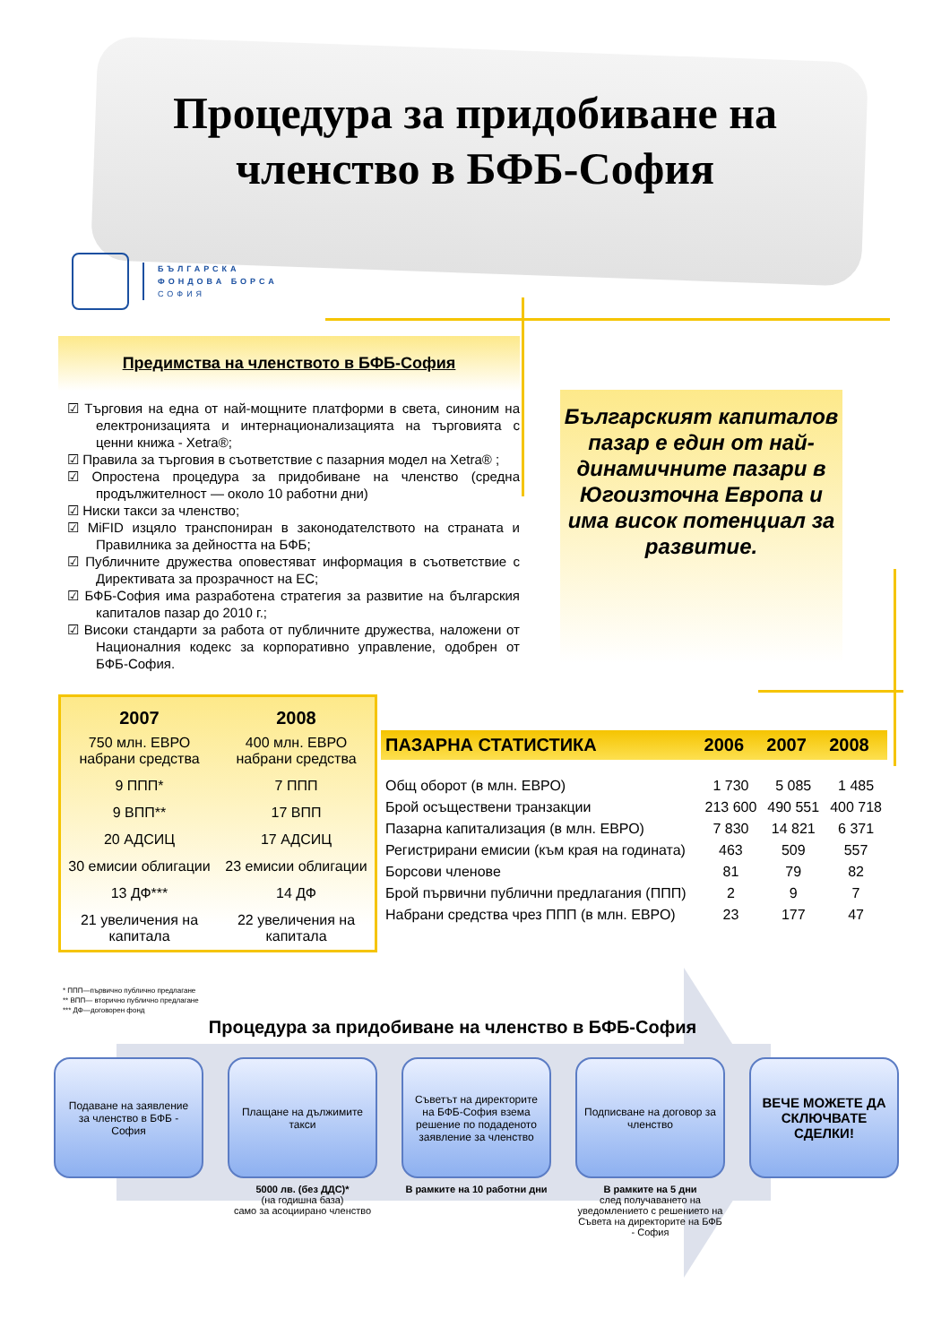Процедура за придобиване на
членство в БФБ-София
БЪЛГАРСКА
ФОНДОВА БОРСА
СОФИЯ
Предимства на членството в БФБ-София
☑ Търговия на една от най-мощните платформи в света, синоним на електронизацията и интернационализацията на търговията с ценни книжа - Xetra®;
☑ Правила за търговия в съответствие с пазарния модел на Xetra® ;
☑ Опростена процедура за придобиване на членство (средна продължителност — около 10 работни дни)
☑ Ниски такси за членство;
☑ MiFID изцяло транспониран в законодателството на страната и Правилника за дейността на БФБ;
☑ Публичните дружества оповестяват информация в съответствие с Директивата за прозрачност на ЕС;
☑ БФБ-София има разработена стратегия за развитие на българския капиталов пазар до 2010 г.;
☑ Високи стандарти за работа от публичните дружества, наложени от Националния кодекс за корпоративно управление, одобрен от БФБ-София.
Българският капиталов пазар е един от най-динамичните пазари в Югоизточна Европа и има висок потенциал за развитие.
| 2007 | 2008 |
| --- | --- |
| 750 млн. ЕВРО набрани средства | 400 млн. ЕВРО набрани средства |
| 9 ППП* | 7 ППП |
| 9 ВПП** | 17 ВПП |
| 20 АДСИЦ | 17 АДСИЦ |
| 30 емисии облигации | 23 емисии облигации |
| 13 ДФ*** | 14 ДФ |
| 21 увеличения на капитала | 22 увеличения на капитала |
| ПАЗАРНА СТАТИСТИКА | 2006 | 2007 | 2008 |
| --- | --- | --- | --- |
| Общ оборот (в млн. ЕВРО) | 1 730 | 5 085 | 1 485 |
| Брой осъществени транзакции | 213 600 | 490 551 | 400 718 |
| Пазарна капитализация (в млн. ЕВРО) | 7 830 | 14 821 | 6 371 |
| Регистрирани емисии (към края на годината) | 463 | 509 | 557 |
| Борсови членове | 81 | 79 | 82 |
| Брой първични публични предлагания (ППП) | 2 | 9 | 7 |
| Набрани средства чрез ППП (в млн. ЕВРО) | 23 | 177 | 47 |
* ППП—първично публично предлагане
** ВПП— вторично публично предлагане
*** ДФ—договорен фонд
Процедура за придобиване на членство в БФБ-София
Подаване на заявление за членство в БФБ - София
Плащане на дължимите такси
5000 лв. (без ДДС)*
(на годишна база)
само за асоциирано членство
Съветът на директорите на БФБ-София взема решение по подаденото заявление за членство
В рамките на 10 работни дни
Подписване на договор за членство
В рамките на 5 дни
след получаването на уведомлението с решението на Съвета на директорите на БФБ - София
ВЕЧЕ МОЖЕТЕ ДА СКЛЮЧВАТЕ СДЕЛКИ!